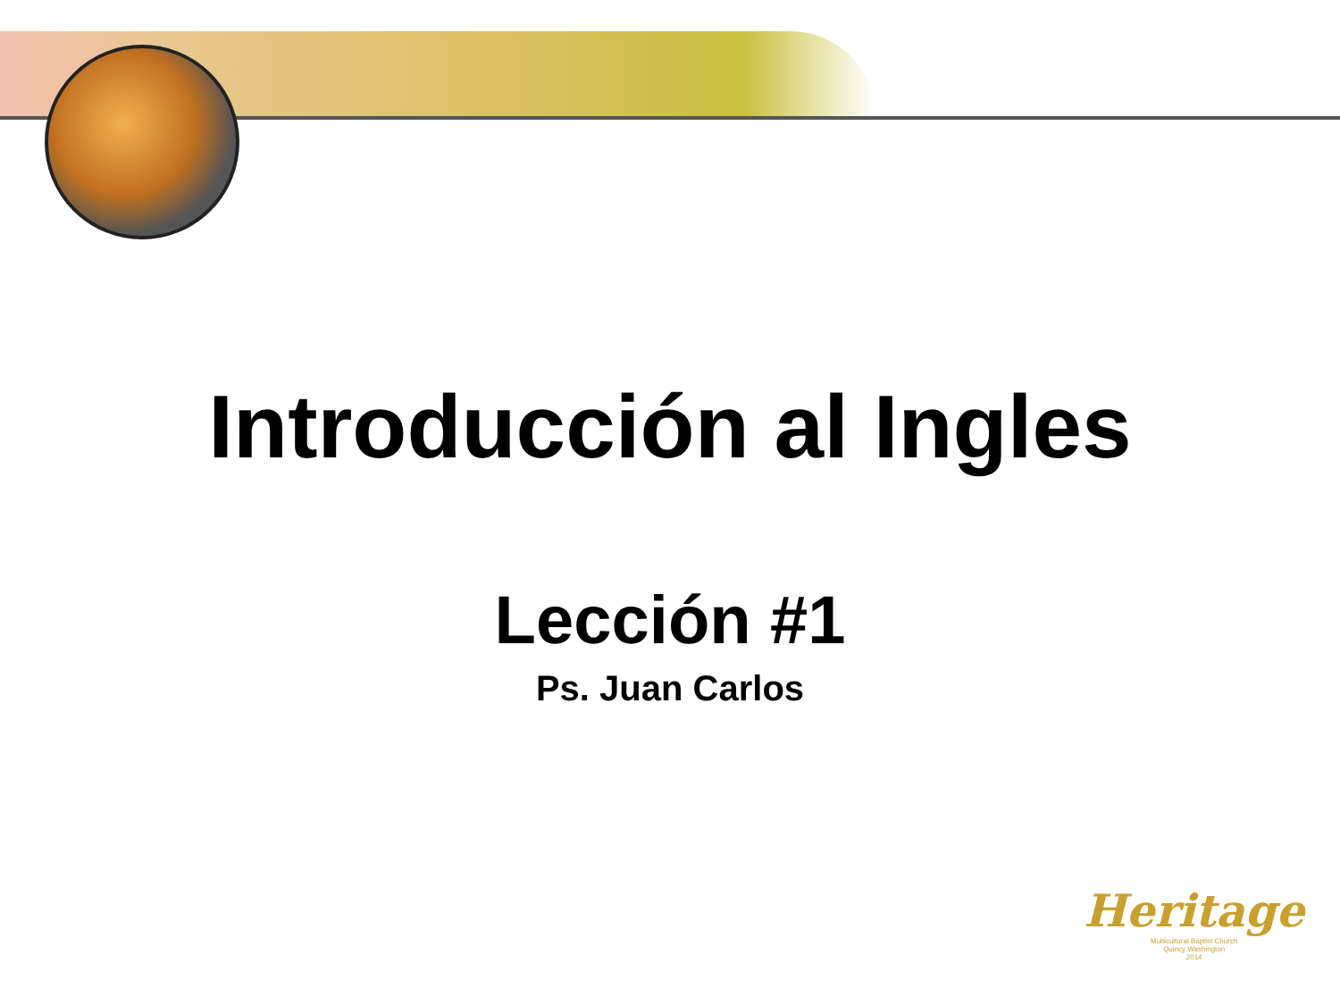Introducción al Ingles
Lección #1
Ps. Juan Carlos
Heritage
Multicultural Baptist Church
Quincy Washington
2014